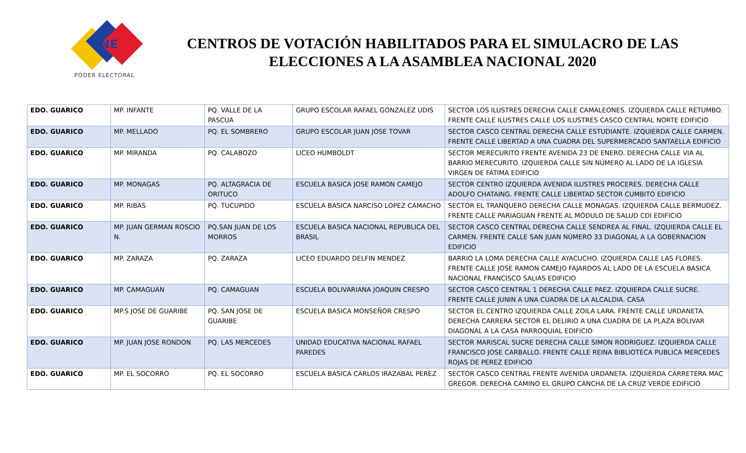CNE
PODER ELECTORAL
CENTROS DE VOTACIÓN HABILITADOS PARA EL SIMULACRO DE LAS ELECCIONES A LA ASAMBLEA NACIONAL 2020
| EDO. GUARICO | MP. INFANTE | PQ. VALLE DE LA PASCUA | GRUPO ESCOLAR RAFAEL GONZALEZ UDIS | SECTOR LOS ILUSTRES DERECHA CALLE CAMALEONES. IZQUIERDA CALLE RETUMBO. FRENTE CALLE ILUSTRES CALLE LOS ILUSTRES CASCO CENTRAL NORTE EDIFICIO |
| EDO. GUARICO | MP. MELLADO | PQ. EL SOMBRERO | GRUPO ESCOLAR JUAN JOSE TOVAR | SECTOR CASCO CENTRAL DERECHA CALLE ESTUDIANTE. IZQUIERDA CALLE CARMEN. FRENTE CALLE LIBERTAD A UNA CUADRA DEL SUPERMERCADO SANTAELLA EDIFICIO |
| EDO. GUARICO | MP. MIRANDA | PQ. CALABOZO | LICEO HUMBOLDT | SECTOR MERECURITO FRENTE AVENIDA 23 DE ENERO. DERECHA CALLE VIA AL BARRIO MERECURITO. IZQUIERDA CALLE SIN NÚMERO AL LADO DE LA IGLESIA VIRGEN DE FÁTIMA EDIFICIO |
| EDO. GUARICO | MP. MONAGAS | PQ. ALTAGRACIA DE ORITUCO | ESCUELA BASICA JOSE RAMON CAMEJO | SECTOR CENTRO IZQUIERDA AVENIDA ILUSTRES PROCERES. DERECHA CALLE ADOLFO CHATAING. FRENTE CALLE LIBERTAD SECTOR CUMBITO EDIFICIO |
| EDO. GUARICO | MP. RIBAS | PQ. TUCUPIDO | ESCUELA BASICA NARCISO LOPEZ CAMACHO | SECTOR EL TRANQUERO DERECHA CALLE MONAGAS. IZQUIERDA CALLE BERMUDEZ. FRENTE CALLE PARIAGUAN FRENTE AL MÓDULO DE SALUD CDI EDIFICIO |
| EDO. GUARICO | MP. JUAN GERMAN ROSCIO N. | PQ.SAN JUAN DE LOS MORROS | ESCUELA BASICA NACIONAL REPUBLICA DEL BRASIL | SECTOR CASCO CENTRAL DERECHA CALLE SENDREA AL FINAL. IZQUIERDA CALLE EL CARMEN. FRENTE CALLE SAN JUAN NÚMERO 33 DIAGONAL A LA GOBERNACION EDIFICIO |
| EDO. GUARICO | MP. ZARAZA | PQ. ZARAZA | LICEO EDUARDO DELFIN MENDEZ | BARRIO LA LOMA DERECHA CALLE AYACUCHO. IZQUIERDA CALLE LAS FLORES. FRENTE CALLE JOSE RAMON CAMEJO FAJARDOS AL LADO DE LA ESCUELA BASICA NACIONAL FRANCISCO SALIAS EDIFICIO |
| EDO. GUARICO | MP. CAMAGUAN | PQ. CAMAGUAN | ESCUELA BOLIVARIANA JOAQUIN CRESPO | SECTOR CASCO CENTRAL 1 DERECHA CALLE PAEZ. IZQUIERDA CALLE SUCRE. FRENTE CALLE JUNIN A UNA CUADRA DE LA ALCALDIA. CASA |
| EDO. GUARICO | MP.S JOSE DE GUARIBE | PQ. SAN JOSE DE GUARIBE | ESCUELA BASICA MONSEÑOR CRESPO | SECTOR EL CENTRO IZQUIERDA CALLE ZOILA LARA. FRENTE CALLE URDANETA. DERECHA CARRERA SECTOR EL DELIRIO A UNA CUADRA DE LA PLAZA BOLIVAR DIAGONAL A LA CASA PARROQUIAL EDIFICIO |
| EDO. GUARICO | MP. JUAN JOSE RONDON | PQ. LAS MERCEDES | UNIDAD EDUCATIVA NACIONAL RAFAEL PAREDES | SECTOR MARISCAL SUCRE DERECHA CALLE SIMON RODRIGUEZ. IZQUIERDA CALLE FRANCISCO JOSE CARBALLO. FRENTE CALLE REINA BIBLIOTECA PUBLICA MERCEDES ROJAS DE PEREZ EDIFICIO |
| EDO. GUARICO | MP. EL SOCORRO | PQ. EL SOCORRO | ESCUELA BASICA CARLOS IRAZABAL PEREZ | SECTOR CASCO CENTRAL FRENTE AVENIDA URDANETA. IZQUIERDA CARRETERA MAC GREGOR. DERECHA CAMINO EL GRUPO CANCHA DE LA CRUZ VERDE EDIFICIO |